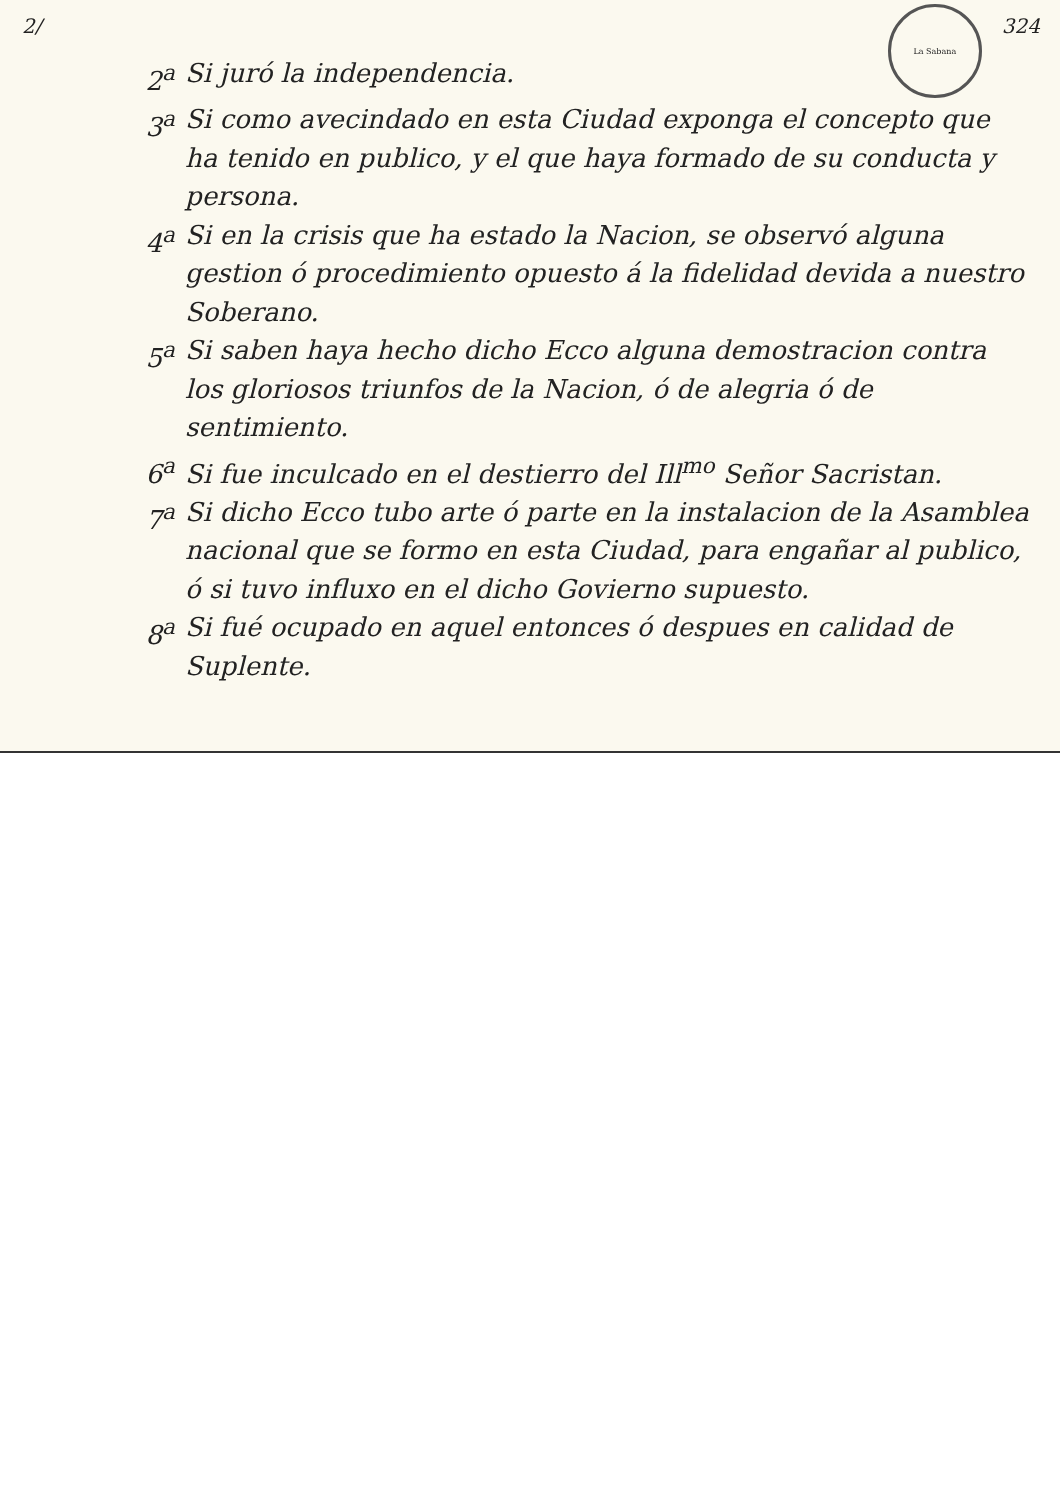2/ La Sabana 324
2<sup>a</sup> Si juró la independencia.
3<sup>a</sup> Si como avecindado en esta Ciudad exponga el concepto que ha tenido en publico, y el que haya formado de su conducta y persona.
4<sup>a</sup> Si en la crisis que ha estado la Nacion, se observó alguna gestion ó procedimiento opuesto á la fidelidad devida a nuestro Soberano.
5<sup>a</sup> Si saben haya hecho dicho Ecco alguna demostracion contra los gloriosos triunfos de la Nacion, ó de alegria ó de sentimiento.
6<sup>a</sup> Si fue inculcado en el destierro del Ill<sup>mo</sup> Señor Sacristan.
7<sup>a</sup> Si dicho Ecco tubo arte ó parte en la instalacion de la Asamblea nacional que se formo en esta Ciudad, para engañar al publico, ó si tuvo influxo en el dicho Govierno supuesto.
8<sup>a</sup> Si fué ocupado en aquel entonces ó despues en calidad de Suplente.